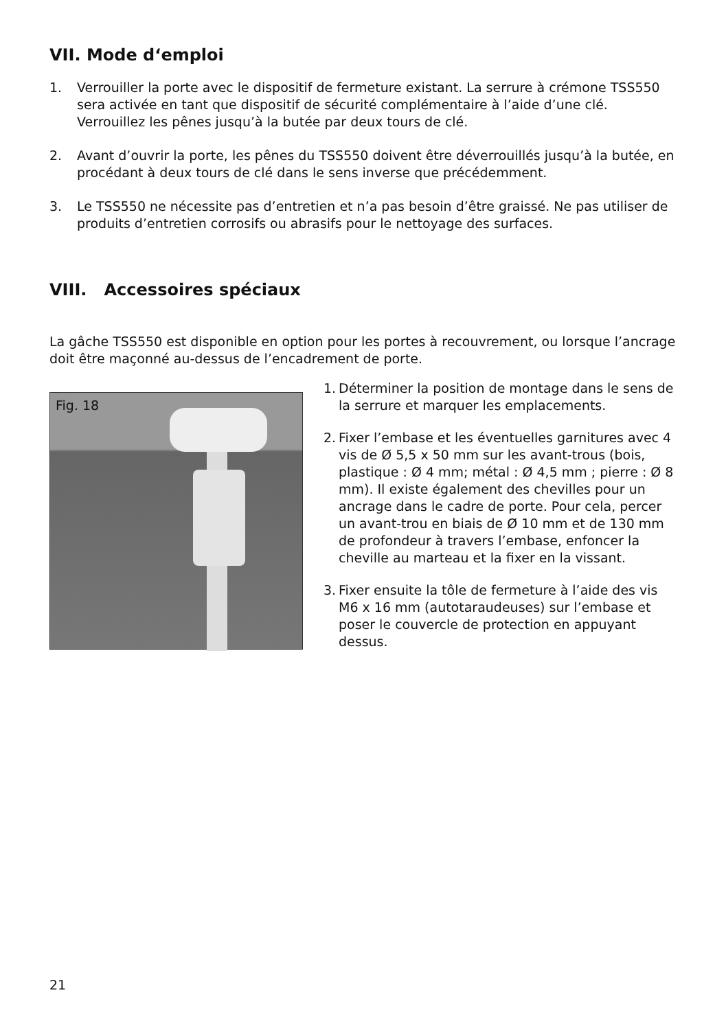VII. Mode d‘emploi
1. Verrouiller la porte avec le dispositif de fermeture existant. La serrure à crémone TSS550 sera activée en tant que dispositif de sécurité complémentaire à l’aide d’une clé. Verrouillez les pênes jusqu’à la butée par deux tours de clé.
2. Avant d’ouvrir la porte, les pênes du TSS550 doivent être déverrouillés jusqu’à la butée, en procédant à deux tours de clé dans le sens inverse que précédemment.
3. Le TSS550 ne nécessite pas d’entretien et n’a pas besoin d’être graissé. Ne pas utiliser de produits d’entretien corrosifs ou abrasifs pour le nettoyage des surfaces.
VIII. Accessoires spéciaux
La gâche TSS550 est disponible en option pour les portes à recouvrement, ou lorsque l’ancrage doit être maçonné au-dessus de l’encadrement de porte.
Fig. 18
1.
Déterminer la position de montage dans le sens de la serrure et marquer les emplacements.
2.
Fixer l’embase et les éventuelles garnitures avec 4 vis de Ø 5,5 x 50 mm sur les avant-trous (bois, plastique : Ø 4 mm; métal : Ø 4,5 mm ; pierre : Ø 8 mm). Il existe également des chevilles pour un ancrage dans le cadre de porte. Pour cela, percer un avant-trou en biais de Ø 10 mm et de 130 mm de profondeur à travers l’embase, enfoncer la cheville au marteau et la fixer en la vissant.
3.
Fixer ensuite la tôle de fermeture à l’aide des vis M6 x 16 mm (autotaraudeuses) sur l’embase et poser le couvercle de protection en appuyant dessus.
21